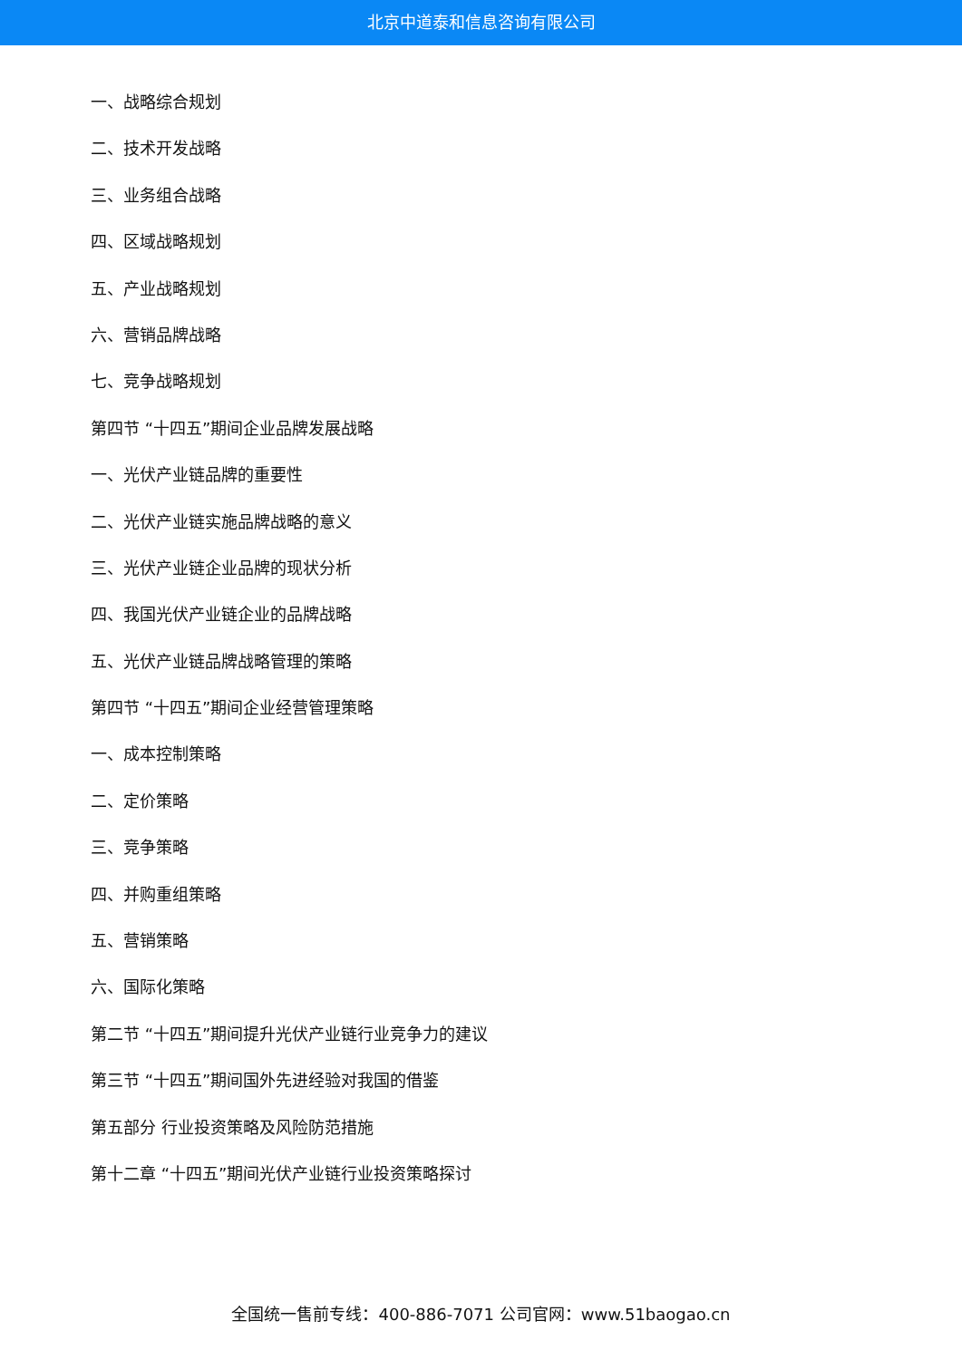北京中道泰和信息咨询有限公司
一、战略综合规划
二、技术开发战略
三、业务组合战略
四、区域战略规划
五、产业战略规划
六、营销品牌战略
七、竞争战略规划
第四节 “十四五”期间企业品牌发展战略
一、光伏产业链品牌的重要性
二、光伏产业链实施品牌战略的意义
三、光伏产业链企业品牌的现状分析
四、我国光伏产业链企业的品牌战略
五、光伏产业链品牌战略管理的策略
第四节 “十四五”期间企业经营管理策略
一、成本控制策略
二、定价策略
三、竞争策略
四、并购重组策略
五、营销策略
六、国际化策略
第二节 “十四五”期间提升光伏产业链行业竞争力的建议
第三节 “十四五”期间国外先进经验对我国的借鉴
第五部分 行业投资策略及风险防范措施
第十二章 “十四五”期间光伏产业链行业投资策略探讨
全国统一售前专线：400-886-7071 公司官网：www.51baogao.cn